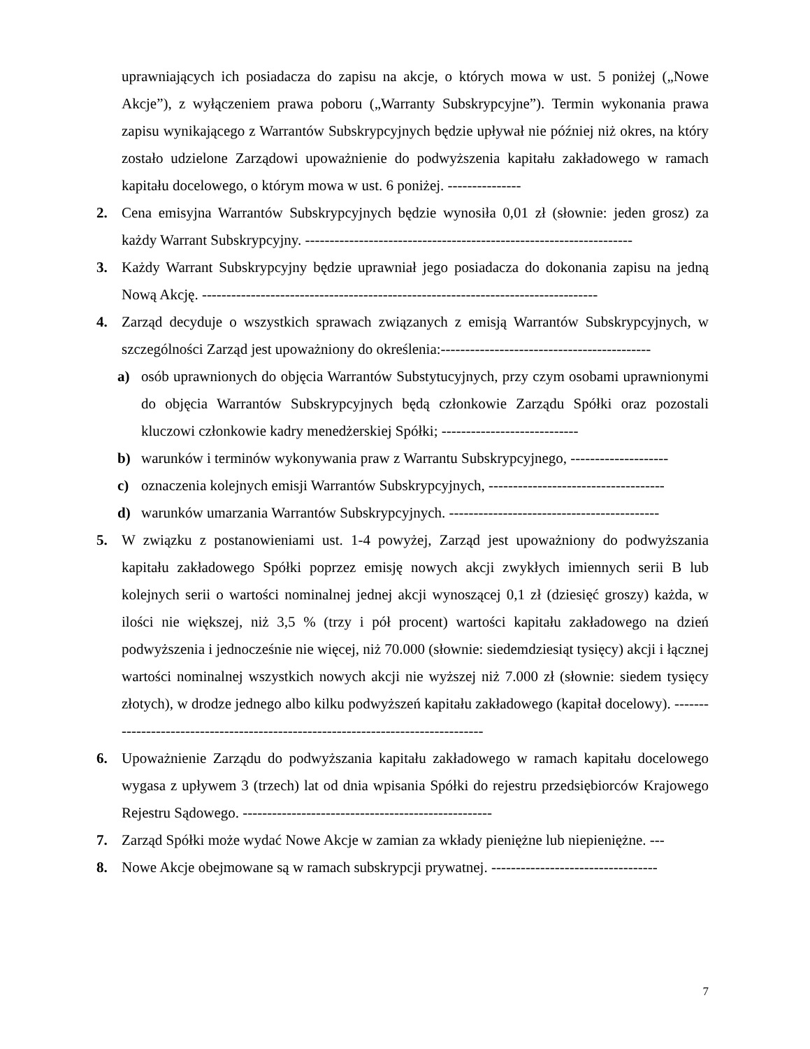uprawniających ich posiadacza do zapisu na akcje, o których mowa w ust. 5 poniżej („Nowe Akcje”), z wyłączeniem prawa poboru („Warranty Subskrypcyjne”). Termin wykonania prawa zapisu wynikającego z Warrantów Subskrypcyjnych będzie upływał nie później niż okres, na który zostało udzielone Zarządowi upoważnienie do podwyższenia kapitału zakładowego w ramach kapitału docelowego, o którym mowa w ust. 6 poniżej. ---------------
2. Cena emisyjna Warrantów Subskrypcyjnych będzie wynosiła 0,01 zł (słownie: jeden grosz) za każdy Warrant Subskrypcyjny. -------------------------------------------------------------------
3. Każdy Warrant Subskrypcyjny będzie uprawniał jego posiadacza do dokonania zapisu na jedną Nową Akcję. ---------------------------------------------------------------------------------
4. Zarząd decyduje o wszystkich sprawach związanych z emisją Warrantów Subskrypcyjnych, w szczególności Zarząd jest upoważniony do określenia:-------------------------------------------
a) osób uprawnionych do objęcia Warrantów Substytucyjnych, przy czym osobami uprawnionymi do objęcia Warrantów Subskrypcyjnych będą członkowie Zarządu Spółki oraz pozostali kluczowi członkowie kadry menedżerskiej Spółki; ----------------------------
b) warunków i terminów wykonywania praw z Warrantu Subskrypcyjnego, --------------------
c) oznaczenia kolejnych emisji Warrantów Subskrypcyjnych, ------------------------------------
d) warunków umarzania Warrantów Subskrypcyjnych. -------------------------------------------
5. W związku z postanowieniami ust. 1-4 powyżej, Zarząd jest upoważniony do podwyższania kapitału zakładowego Spółki poprzez emisję nowych akcji zwykłych imiennych serii B lub kolejnych serii o wartości nominalnej jednej akcji wynoszącej 0,1 zł (dziesięć groszy) każda, w ilości nie większej, niż 3,5 % (trzy i pół procent) wartości kapitału zakładowego na dzień podwyższenia i jednocześnie nie więcej, niż 70.000 (słownie: siedemdziesiąt tysięcy) akcji i łącznej wartości nominalnej wszystkich nowych akcji nie wyższej niż 7.000 zł (słownie: siedem tysięcy złotych), w drodze jednego albo kilku podwyższeń kapitału zakładowego (kapitał docelowy). ---------------------------------------------------------------------------------
6. Upoważnienie Zarządu do podwyższania kapitału zakładowego w ramach kapitału docelowego wygasa z upływem 3 (trzech) lat od dnia wpisania Spółki do rejestru przedsiębiorców Krajowego Rejestru Sądowego. ---------------------------------------------------
7. Zarząd Spółki może wydać Nowe Akcje w zamian za wkłady pieniężne lub niepieniężne. ---
8. Nowe Akcje obejmowane są w ramach subskrypcji prywatnej. ----------------------------------
7